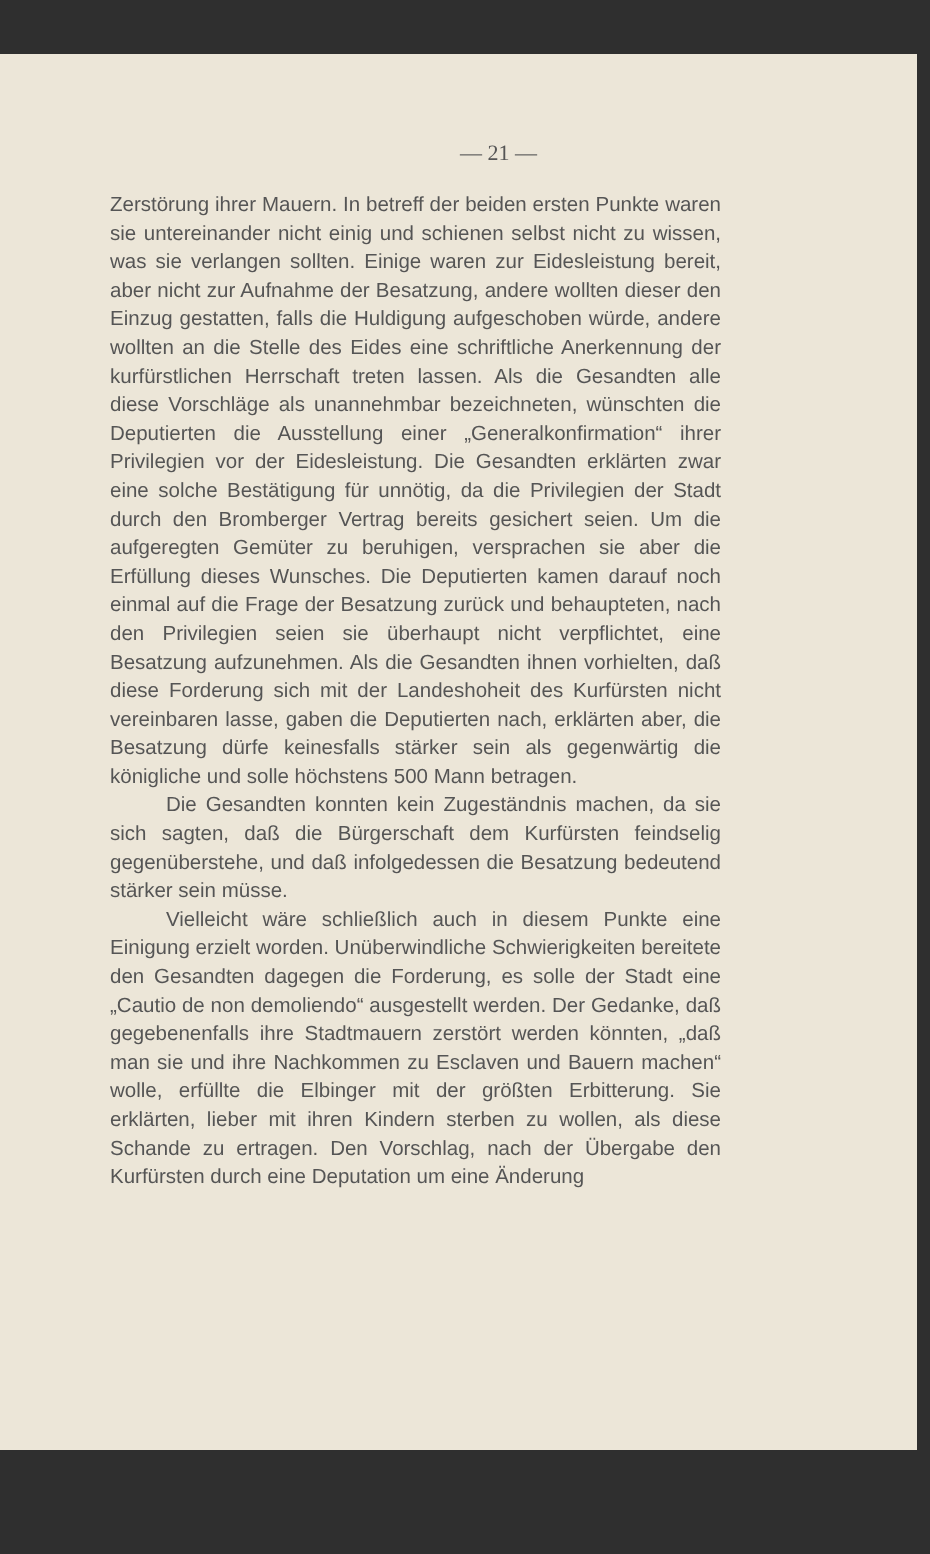— 21 —
Zerstörung ihrer Mauern. In betreff der beiden ersten Punkte waren sie untereinander nicht einig und schienen selbst nicht zu wissen, was sie verlangen sollten. Einige waren zur Eidesleistung bereit, aber nicht zur Aufnahme der Besatzung, andere wollten dieser den Einzug gestatten, falls die Huldigung aufgeschoben würde, andere wollten an die Stelle des Eides eine schriftliche Anerkennung der kurfürstlichen Herrschaft treten lassen. Als die Gesandten alle diese Vorschläge als unannehmbar bezeichneten, wünschten die Deputierten die Ausstellung einer „Generalkonfirmation“ ihrer Privilegien vor der Eidesleistung. Die Gesandten erklärten zwar eine solche Bestätigung für unnötig, da die Privilegien der Stadt durch den Bromberger Vertrag bereits gesichert seien. Um die aufgeregten Gemüter zu beruhigen, versprachen sie aber die Erfüllung dieses Wunsches. Die Deputierten kamen darauf noch einmal auf die Frage der Besatzung zurück und behaupteten, nach den Privilegien seien sie überhaupt nicht verpflichtet, eine Besatzung aufzunehmen. Als die Gesandten ihnen vorhielten, daß diese Forderung sich mit der Landeshoheit des Kurfürsten nicht vereinbaren lasse, gaben die Deputierten nach, erklärten aber, die Besatzung dürfe keinesfalls stärker sein als gegenwärtig die königliche und solle höchstens 500 Mann betragen.
Die Gesandten konnten kein Zugeständnis machen, da sie sich sagten, daß die Bürgerschaft dem Kurfürsten feindselig gegenüberstehe, und daß infolgedessen die Besatzung bedeutend stärker sein müsse.
Vielleicht wäre schließlich auch in diesem Punkte eine Einigung erzielt worden. Unüberwindliche Schwierigkeiten bereitete den Gesandten dagegen die Forderung, es solle der Stadt eine „Cautio de non demoliendo“ ausgestellt werden. Der Gedanke, daß gegebenenfalls ihre Stadtmauern zerstört werden könnten, „daß man sie und ihre Nachkommen zu Esclaven und Bauern machen“ wolle, erfüllte die Elbinger mit der größten Erbitterung. Sie erklärten, lieber mit ihren Kindern sterben zu wollen, als diese Schande zu ertragen. Den Vorschlag, nach der Übergabe den Kurfürsten durch eine Deputation um eine Änderung